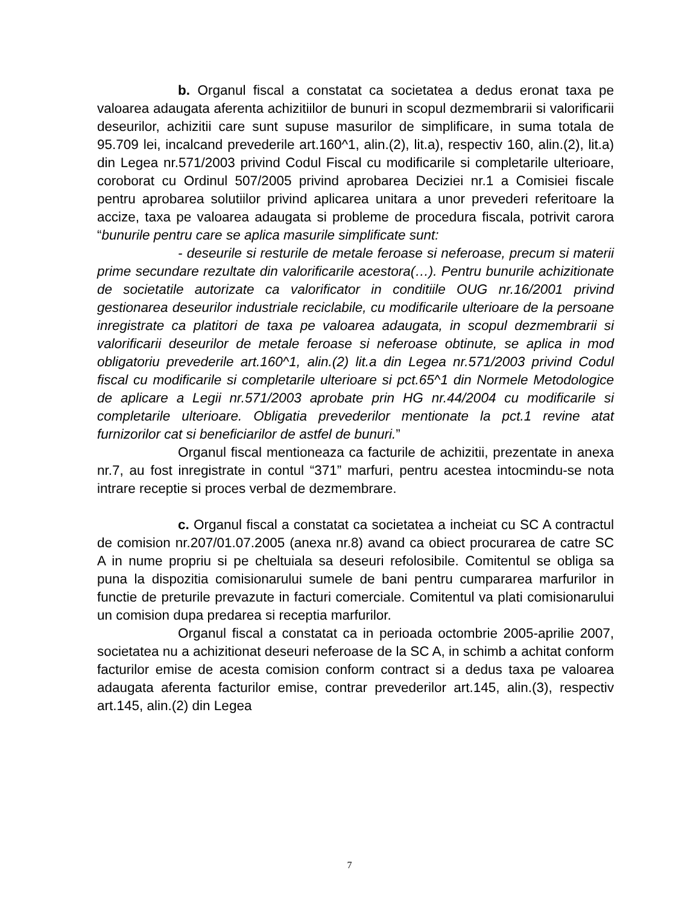b. Organul fiscal a constatat ca societatea a dedus eronat taxa pe valoarea adaugata aferenta achizitiilor de bunuri in scopul dezmembrarii si valorificarii deseurilor, achizitii care sunt supuse masurilor de simplificare, in suma totala de 95.709 lei, incalcand prevederile art.160^1, alin.(2), lit.a), respectiv 160, alin.(2), lit.a) din Legea nr.571/2003 privind Codul Fiscal cu modificarile si completarile ulterioare, coroborat cu Ordinul 507/2005 privind aprobarea Deciziei nr.1 a Comisiei fiscale pentru aprobarea solutiilor privind aplicarea unitara a unor prevederi referitoare la accize, taxa pe valoarea adaugata si probleme de procedura fiscala, potrivit carora “bunurile pentru care se aplica masurile simplificate sunt:
- deseurile si resturile de metale feroase si neferoase, precum si materii prime secundare rezultate din valorificarile acestora(…). Pentru bunurile achizitionate de societatile autorizate ca valorificator in conditiile OUG nr.16/2001 privind gestionarea deseurilor industriale reciclabile, cu modificarile ulterioare de la persoane inregistrate ca platitori de taxa pe valoarea adaugata, in scopul dezmembrarii si valorificarii deseurilor de metale feroase si neferoase obtinute, se aplica in mod obligatoriu prevederile art.160^1, alin.(2) lit.a din Legea nr.571/2003 privind Codul fiscal cu modificarile si completarile ulterioare si pct.65^1 din Normele Metodologice de aplicare a Legii nr.571/2003 aprobate prin HG nr.44/2004 cu modificarile si completarile ulterioare. Obligatia prevederilor mentionate la pct.1 revine atat furnizorilor cat si beneficiarilor de astfel de bunuri.”
Organul fiscal mentioneaza ca facturile de achizitii, prezentate in anexa nr.7, au fost inregistrate in contul “371” marfuri, pentru acestea intocmindu-se nota intrare receptie si proces verbal de dezmembrare.
c. Organul fiscal a constatat ca societatea a incheiat cu SC A contractul de comision nr.207/01.07.2005 (anexa nr.8) avand ca obiect procurarea de catre SC A in nume propriu si pe cheltuiala sa deseuri refolosibile. Comitentul se obliga sa puna la dispozitia comisionarului sumele de bani pentru cumpararea marfurilor in functie de preturile prevazute in facturi comerciale. Comitentul va plati comisionarului un comision dupa predarea si receptia marfurilor.
Organul fiscal a constatat ca in perioada octombrie 2005-aprilie 2007, societatea nu a achizitionat deseuri neferoase de la SC A, in schimb a achitat conform facturilor emise de acesta comision conform contract si a dedus taxa pe valoarea adaugata aferenta facturilor emise, contrar prevederilor art.145, alin.(3), respectiv art.145, alin.(2) din Legea
7